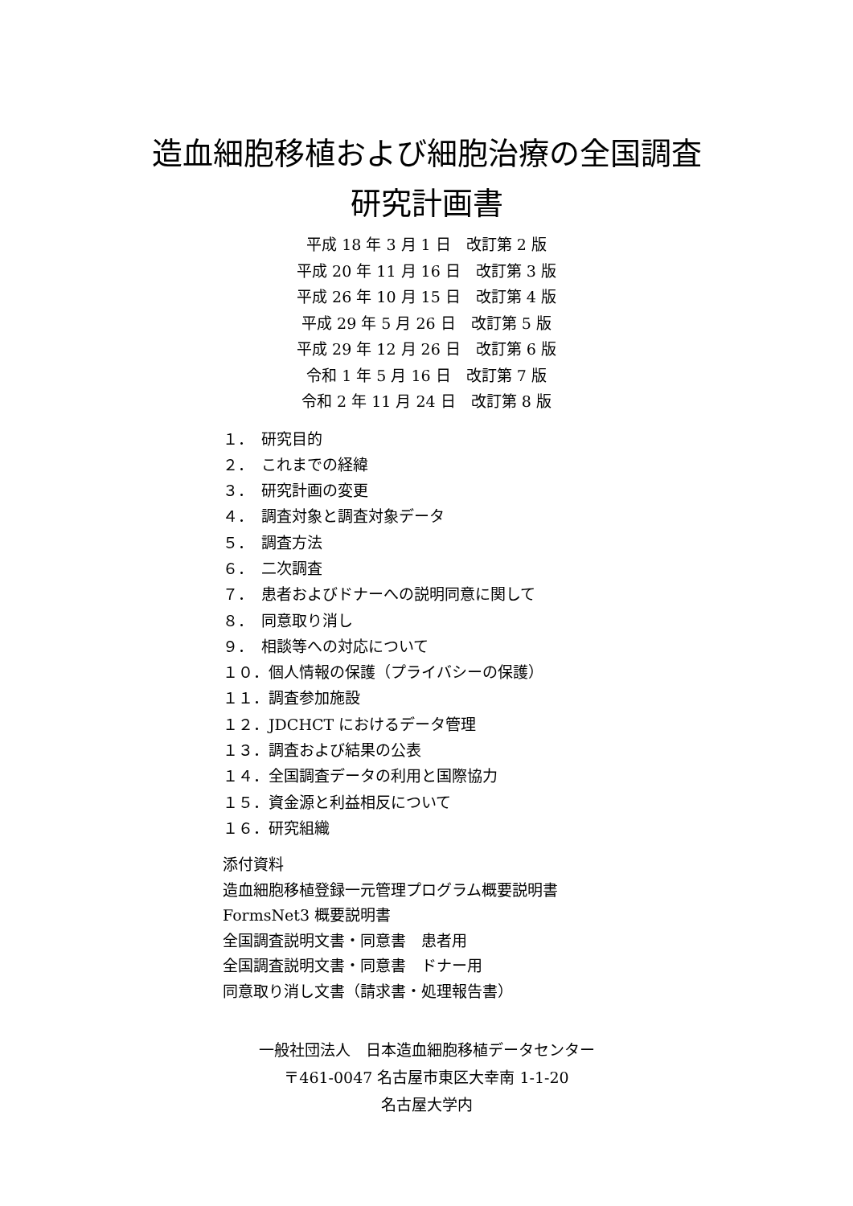造血細胞移植および細胞治療の全国調査
研究計画書
平成 18 年 3 月 1 日　改訂第 2 版
平成 20 年 11 月 16 日　改訂第 3 版
平成 26 年 10 月 15 日　改訂第 4 版
平成 29 年 5 月 26 日　改訂第 5 版
平成 29 年 12 月 26 日　改訂第 6 版
令和 1 年 5 月 16 日　改訂第 7 版
令和 2 年 11 月 24 日　改訂第 8 版
１．　研究目的
２．　これまでの経緯
３．　研究計画の変更
４．　調査対象と調査対象データ
５．　調査方法
６．　二次調査
７．　患者およびドナーへの説明同意に関して
８．　同意取り消し
９．　相談等への対応について
１０．個人情報の保護（プライバシーの保護）
１１．調査参加施設
１２．JDCHCT におけるデータ管理
１３．調査および結果の公表
１４．全国調査データの利用と国際協力
１５．資金源と利益相反について
１６．研究組織
添付資料
造血細胞移植登録一元管理プログラム概要説明書
FormsNet3 概要説明書
全国調査説明文書・同意書　患者用
全国調査説明文書・同意書　ドナー用
同意取り消し文書（請求書・処理報告書）
一般社団法人　日本造血細胞移植データセンター
〒461-0047 名古屋市東区大幸南 1-1-20
名古屋大学内